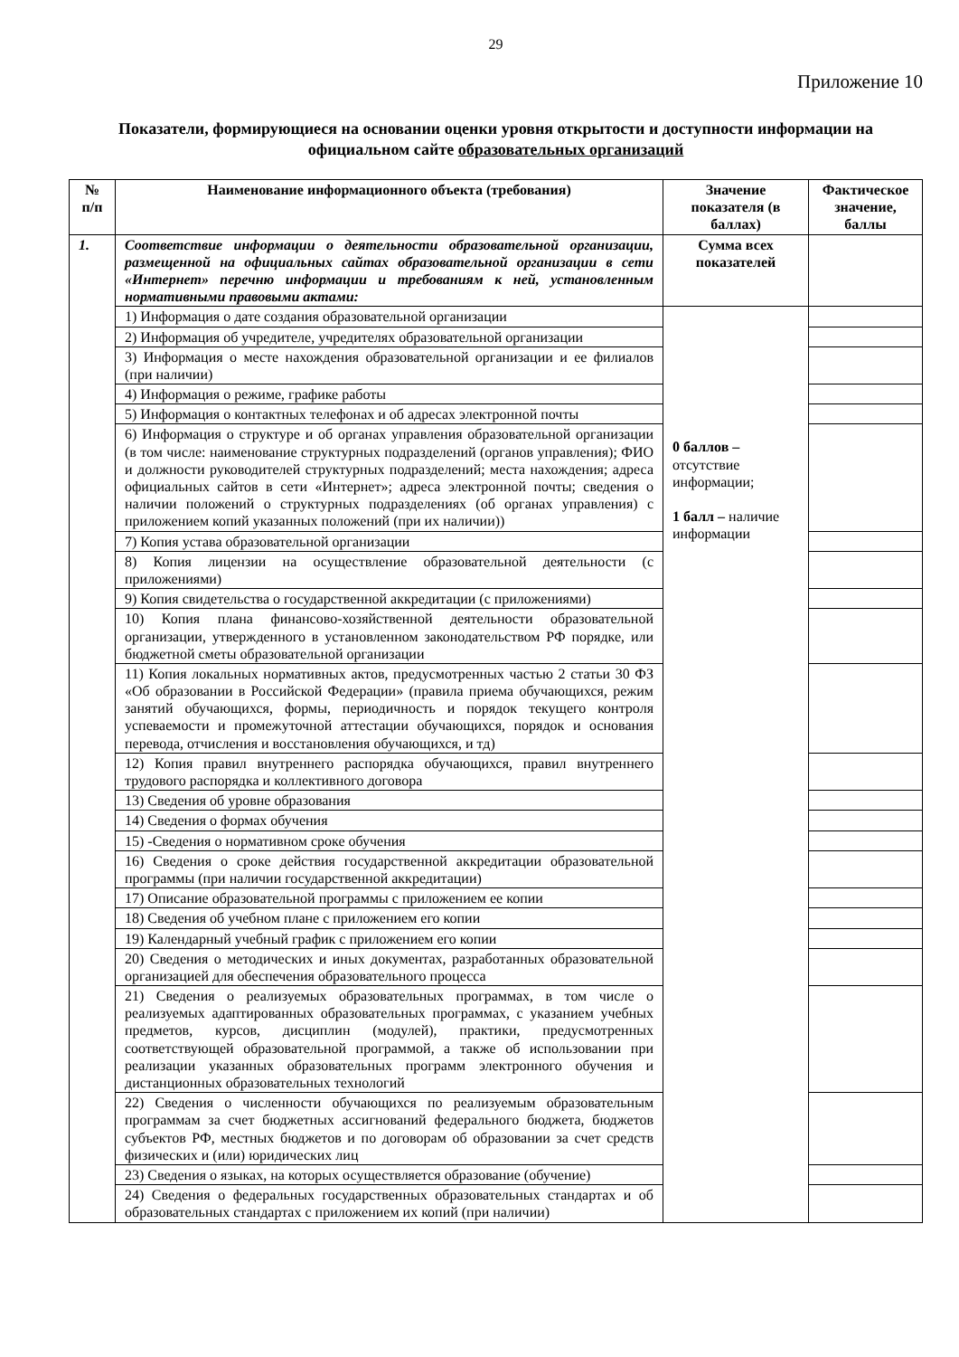29
Приложение 10
Показатели, формирующиеся на основании оценки уровня открытости и доступности информации на официальном сайте образовательных организаций
| № п/п | Наименование информационного объекта (требования) | Значение показателя (в баллах) | Фактическое значение, баллы |
| --- | --- | --- | --- |
| 1. | Соответствие информации о деятельности образовательной организации, размещенной на официальных сайтах образовательной организации в сети «Интернет» перечню информации и требованиям к ней, установленным нормативными правовыми актами: | Сумма всех показателей | |
| | 1) Информация о дате создания образовательной организации | 0 баллов – отсутствие информации; 1 балл – наличие информации | |
| | 2) Информация об учредителе, учредителях образовательной организации | | |
| | 3) Информация о месте нахождения образовательной организации и ее филиалов (при наличии) | | |
| | 4) Информация о режиме, графике работы | | |
| | 5) Информация о контактных телефонах и об адресах электронной почты | | |
| | 6) Информация о структуре и об органах управления образовательной организации (в том числе: наименование структурных подразделений (органов управления); ФИО и должности руководителей структурных подразделений; места нахождения; адреса официальных сайтов в сети «Интернет»; адреса электронной почты; сведения о наличии положений о структурных подразделениях (об органах управления) с приложением копий указанных положений (при их наличии)) | | |
| | 7) Копия устава образовательной организации | | |
| | 8) Копия лицензии на осуществление образовательной деятельности (с приложениями) | | |
| | 9) Копия свидетельства о государственной аккредитации (с приложениями) | | |
| | 10) Копия плана финансово-хозяйственной деятельности образовательной организации, утвержденного в установленном законодательством РФ порядке, или бюджетной сметы образовательной организации | | |
| | 11) Копия локальных нормативных актов, предусмотренных частью 2 статьи 30 ФЗ «Об образовании в Российской Федерации» (правила приема обучающихся, режим занятий обучающихся, формы, периодичность и порядок текущего контроля успеваемости и промежуточной аттестации обучающихся, порядок и основания перевода, отчисления и восстановления обучающихся, и тд) | | |
| | 12) Копия правил внутреннего распорядка обучающихся, правил внутреннего трудового распорядка и коллективного договора | | |
| | 13) Сведения об уровне образования | | |
| | 14) Сведения о формах обучения | | |
| | 15) -Сведения о нормативном сроке обучения | | |
| | 16) Сведения о сроке действия государственной аккредитации образовательной программы (при наличии государственной аккредитации) | | |
| | 17) Описание образовательной программы с приложением ее копии | | |
| | 18) Сведения об учебном плане с приложением его копии | | |
| | 19) Календарный учебный график с приложением его копии | | |
| | 20) Сведения о методических и иных документах, разработанных образовательной организацией для обеспечения образовательного процесса | | |
| | 21) Сведения о реализуемых образовательных программах, в том числе о реализуемых адаптированных образовательных программах, с указанием учебных предметов, курсов, дисциплин (модулей), практики, предусмотренных соответствующей образовательной программой, а также об использовании при реализации указанных образовательных программ электронного обучения и дистанционных образовательных технологий | | |
| | 22) Сведения о численности обучающихся по реализуемым образовательным программам за счет бюджетных ассигнований федерального бюджета, бюджетов субъектов РФ, местных бюджетов и по договорам об образовании за счет средств физических и (или) юридических лиц | | |
| | 23) Сведения о языках, на которых осуществляется образование (обучение) | | |
| | 24) Сведения о федеральных государственных образовательных стандартах и об образовательных стандартах с приложением их копий (при наличии) | | |